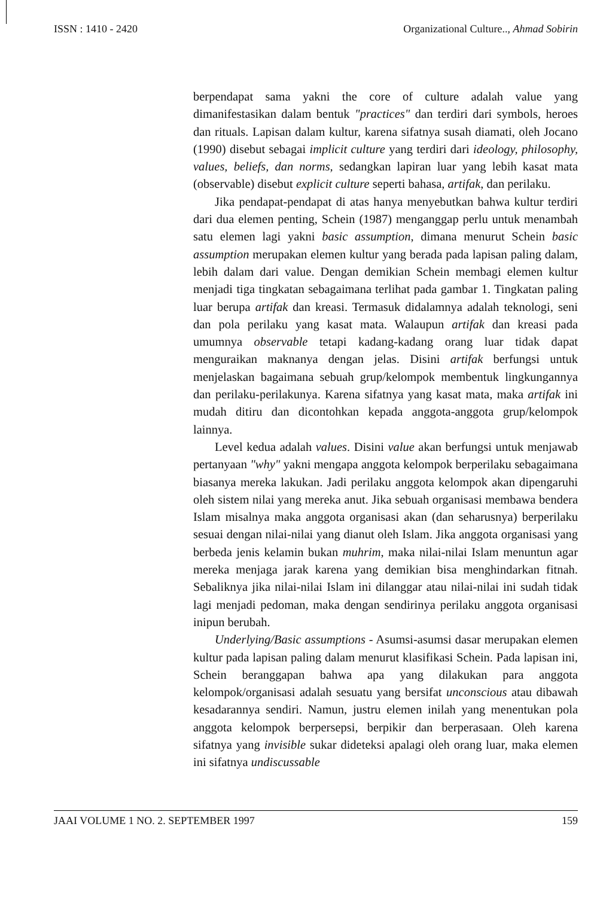ISSN : 1410 - 2420 Organizational Culture.., Ahmad Sobirin
berpendapat sama yakni the core of culture adalah value yang dimanifestasikan dalam bentuk "practices" dan terdiri dari symbols, heroes dan rituals. Lapisan dalam kultur, karena sifatnya susah diamati, oleh Jocano (1990) disebut sebagai implicit culture yang terdiri dari ideology, philosophy, values, beliefs, dan norms, sedangkan lapiran luar yang lebih kasat mata (observable) disebut explicit culture seperti bahasa, artifak, dan perilaku.
Jika pendapat-pendapat di atas hanya menyebutkan bahwa kultur terdiri dari dua elemen penting, Schein (1987) menganggap perlu untuk menambah satu elemen lagi yakni basic assumption, dimana menurut Schein basic assumption merupakan elemen kultur yang berada pada lapisan paling dalam, lebih dalam dari value. Dengan demikian Schein membagi elemen kultur menjadi tiga tingkatan sebagaimana terlihat pada gambar 1. Tingkatan paling luar berupa artifak dan kreasi. Termasuk didalamnya adalah teknologi, seni dan pola perilaku yang kasat mata. Walaupun artifak dan kreasi pada umumnya observable tetapi kadang-kadang orang luar tidak dapat menguraikan maknanya dengan jelas. Disini artifak berfungsi untuk menjelaskan bagaimana sebuah grup/kelompok membentuk lingkungannya dan perilaku-perilakunya. Karena sifatnya yang kasat mata, maka artifak ini mudah ditiru dan dicontohkan kepada anggota-anggota grup/kelompok lainnya.
Level kedua adalah values. Disini value akan berfungsi untuk menjawab pertanyaan "why" yakni mengapa anggota kelompok berperilaku sebagaimana biasanya mereka lakukan. Jadi perilaku anggota kelompok akan dipengaruhi oleh sistem nilai yang mereka anut. Jika sebuah organisasi membawa bendera Islam misalnya maka anggota organisasi akan (dan seharusnya) berperilaku sesuai dengan nilai-nilai yang dianut oleh Islam. Jika anggota organisasi yang berbeda jenis kelamin bukan muhrim, maka nilai-nilai Islam menuntun agar mereka menjaga jarak karena yang demikian bisa menghindarkan fitnah. Sebaliknya jika nilai-nilai Islam ini dilanggar atau nilai-nilai ini sudah tidak lagi menjadi pedoman, maka dengan sendirinya perilaku anggota organisasi inipun berubah.
Underlying/Basic assumptions - Asumsi-asumsi dasar merupakan elemen kultur pada lapisan paling dalam menurut klasifikasi Schein. Pada lapisan ini, Schein beranggapan bahwa apa yang dilakukan para anggota kelompok/organisasi adalah sesuatu yang bersifat unconscious atau dibawah kesadarannya sendiri. Namun, justru elemen inilah yang menentukan pola anggota kelompok berpersepsi, berpikir dan berperasaan. Oleh karena sifatnya yang invisible sukar dideteksi apalagi oleh orang luar, maka elemen ini sifatnya undiscussable
JAAI VOLUME 1 NO. 2. SEPTEMBER 1997 159